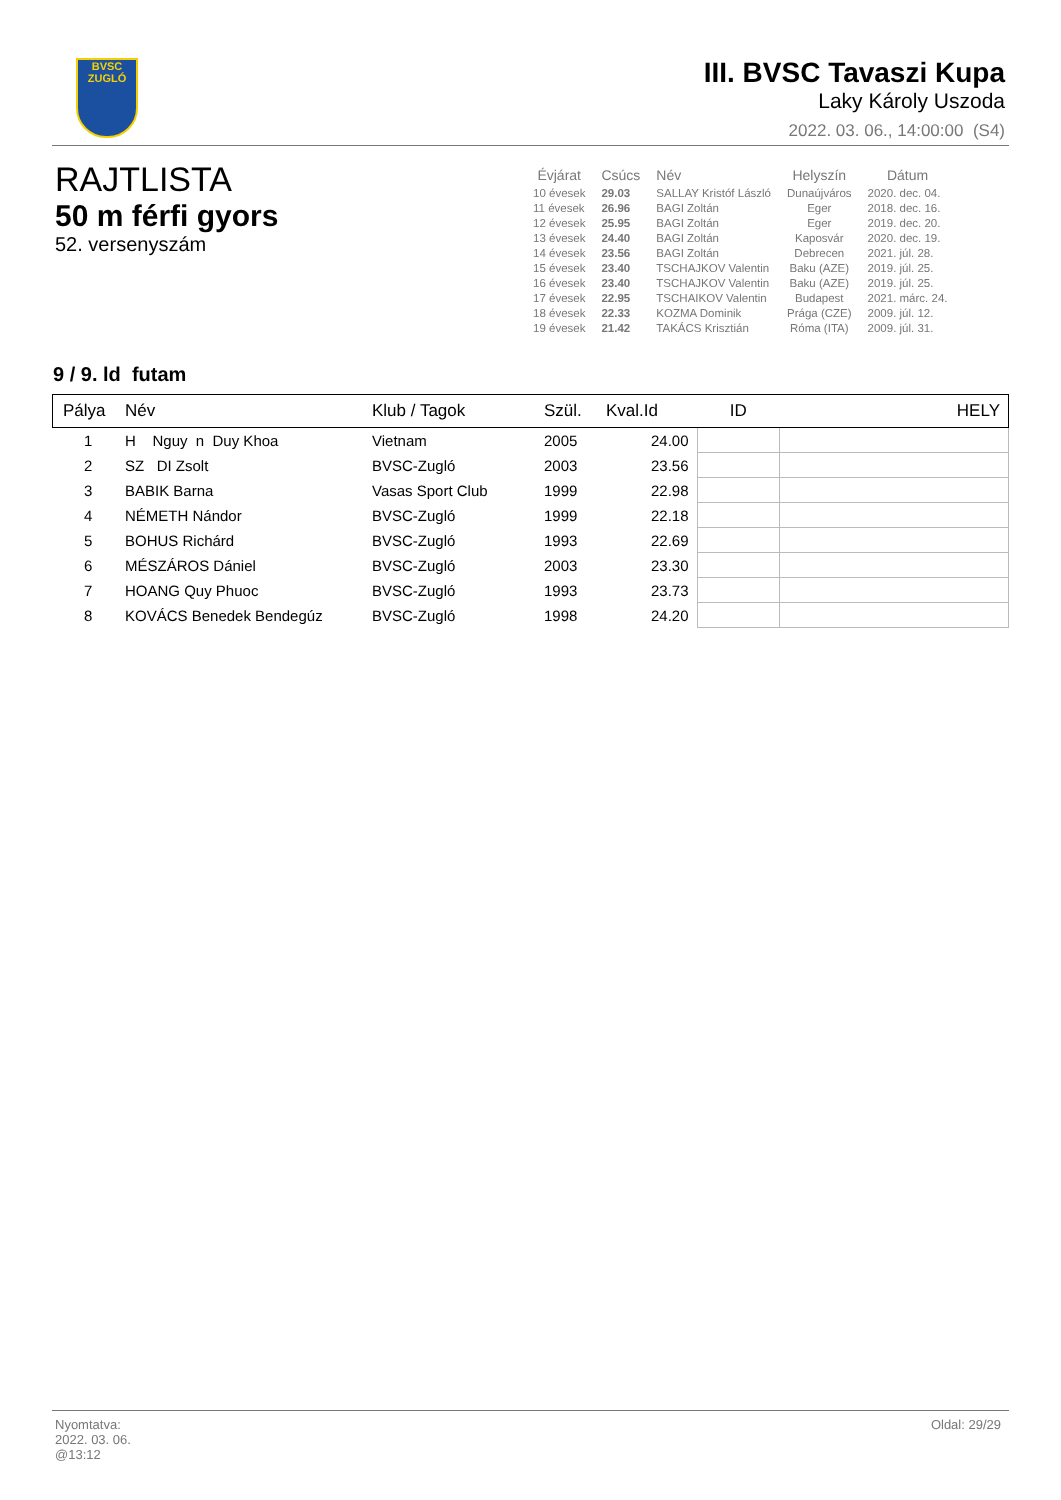BVSC
ZUGLÓ
III. BVSC Tavaszi Kupa
Laky Károly Uszoda
2022. 03. 06., 14:00:00 (S4)
RAJTLISTA
50 m férfi gyors
52. versenyszám
| Évjárat | Csúcs | Név | Helyszín | Dátum |
| --- | --- | --- | --- | --- |
| 10 évesek | 29.03 | SALLAY Kristóf László | Dunaújváros | 2020. dec. 04. |
| 11 évesek | 26.96 | BAGI Zoltán | Eger | 2018. dec. 16. |
| 12 évesek | 25.95 | BAGI Zoltán | Eger | 2019. dec. 20. |
| 13 évesek | 24.40 | BAGI Zoltán | Kaposvár | 2020. dec. 19. |
| 14 évesek | 23.56 | BAGI Zoltán | Debrecen | 2021. júl. 28. |
| 15 évesek | 23.40 | TSCHAJKOV Valentin | Baku (AZE) | 2019. júl. 25. |
| 16 évesek | 23.40 | TSCHAJKOV Valentin | Baku (AZE) | 2019. júl. 25. |
| 17 évesek | 22.95 | TSCHAIKOV Valentin | Budapest | 2021. márc. 24. |
| 18 évesek | 22.33 | KOZMA Dominik | Prága (CZE) | 2009. júl. 12. |
| 19 évesek | 21.42 | TAKÁCS Krisztián | Róma (ITA) | 2009. júl. 31. |
9 / 9. ld futam
| Pálya | Név | Klub / Tagok | Szül. | Kval.Id | ID | HELY |
| --- | --- | --- | --- | --- | --- | --- |
| 1 | H Nguy n Duy Khoa | Vietnam | 2005 | 24.00 | | |
| 2 | SZ DI Zsolt | BVSC-Zugló | 2003 | 23.56 | | |
| 3 | BABIK Barna | Vasas Sport Club | 1999 | 22.98 | | |
| 4 | NÉMETH Nándor | BVSC-Zugló | 1999 | 22.18 | | |
| 5 | BOHUS Richárd | BVSC-Zugló | 1993 | 22.69 | | |
| 6 | MÉSZÁROS Dániel | BVSC-Zugló | 2003 | 23.30 | | |
| 7 | HOANG Quy Phuoc | BVSC-Zugló | 1993 | 23.73 | | |
| 8 | KOVÁCS Benedek Bendegúz | BVSC-Zugló | 1998 | 24.20 | | |
Oldal: 29/29
Nyomtatva:
2022. 03. 06.
@13:12